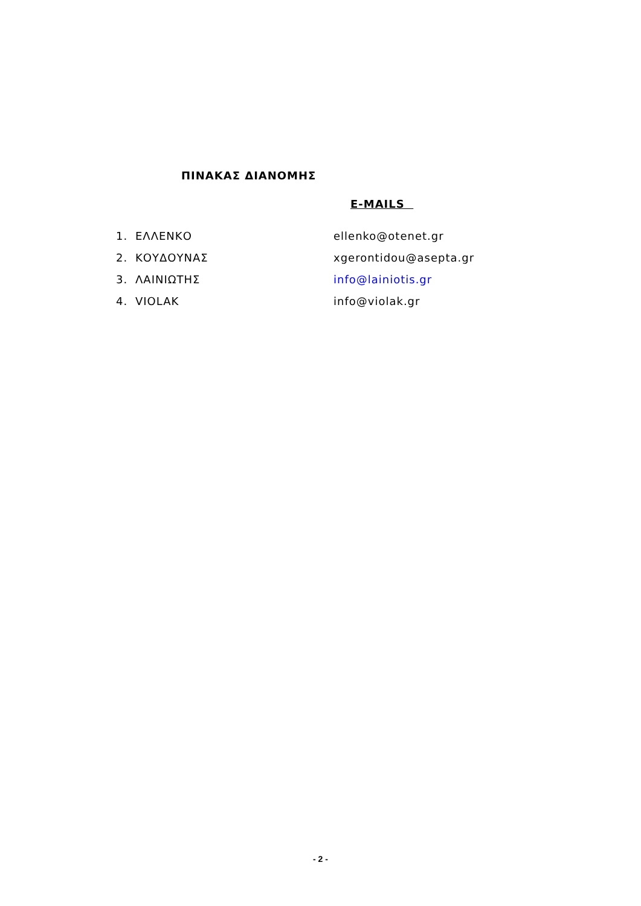ΠΙΝΑΚΑΣ ΔΙΑΝΟΜΗΣ
E-MAILS
1. ΕΛΛΕΝΚΟ ellenko@otenet.gr
2. ΚΟΥΔΟΥΝΑΣ xgerontidou@asepta.gr
3. ΛΑΙΝΙΩΤΗΣ info@lainiotis.gr
4. VIOLAK info@violak.gr
- 2 -